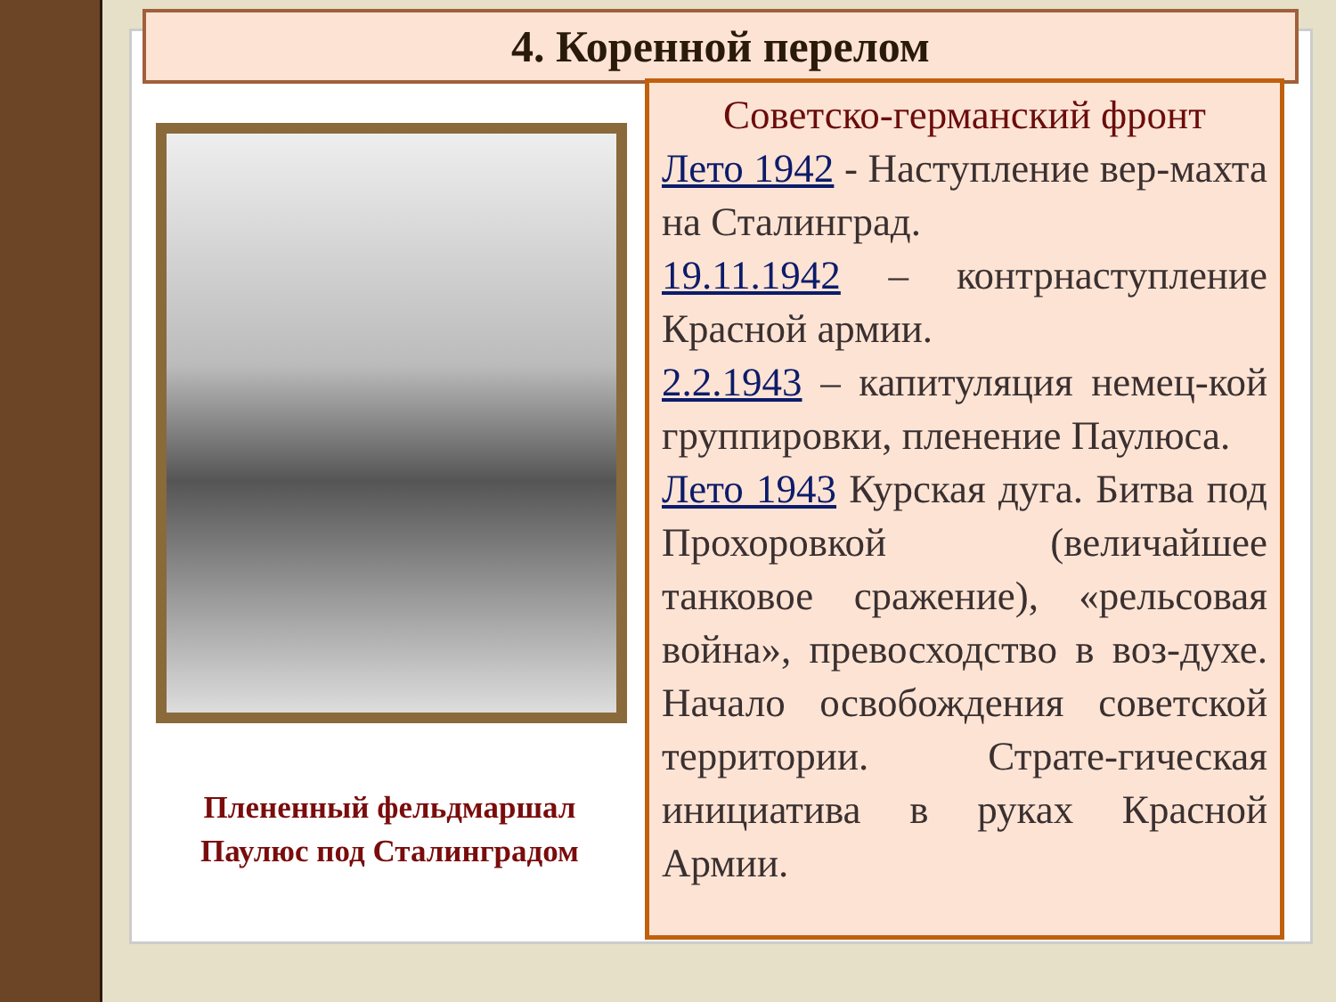4. Коренной перелом
Плененный фельдмаршал
Паулюс под Сталинградом
Советско-германский фронт
Лето 1942 - Наступление вер-махта на Сталинград.
19.11.1942 – контрнаступление Красной армии.
2.2.1943 – капитуляция немец-кой группировки, пленение Паулюса.
Лето 1943 Курская дуга. Битва под Прохоровкой (величайшее танковое сражение), «рельсовая война», превосходство в воз-духе. Начало освобождения советской территории. Страте-гическая инициатива в руках Красной Армии.